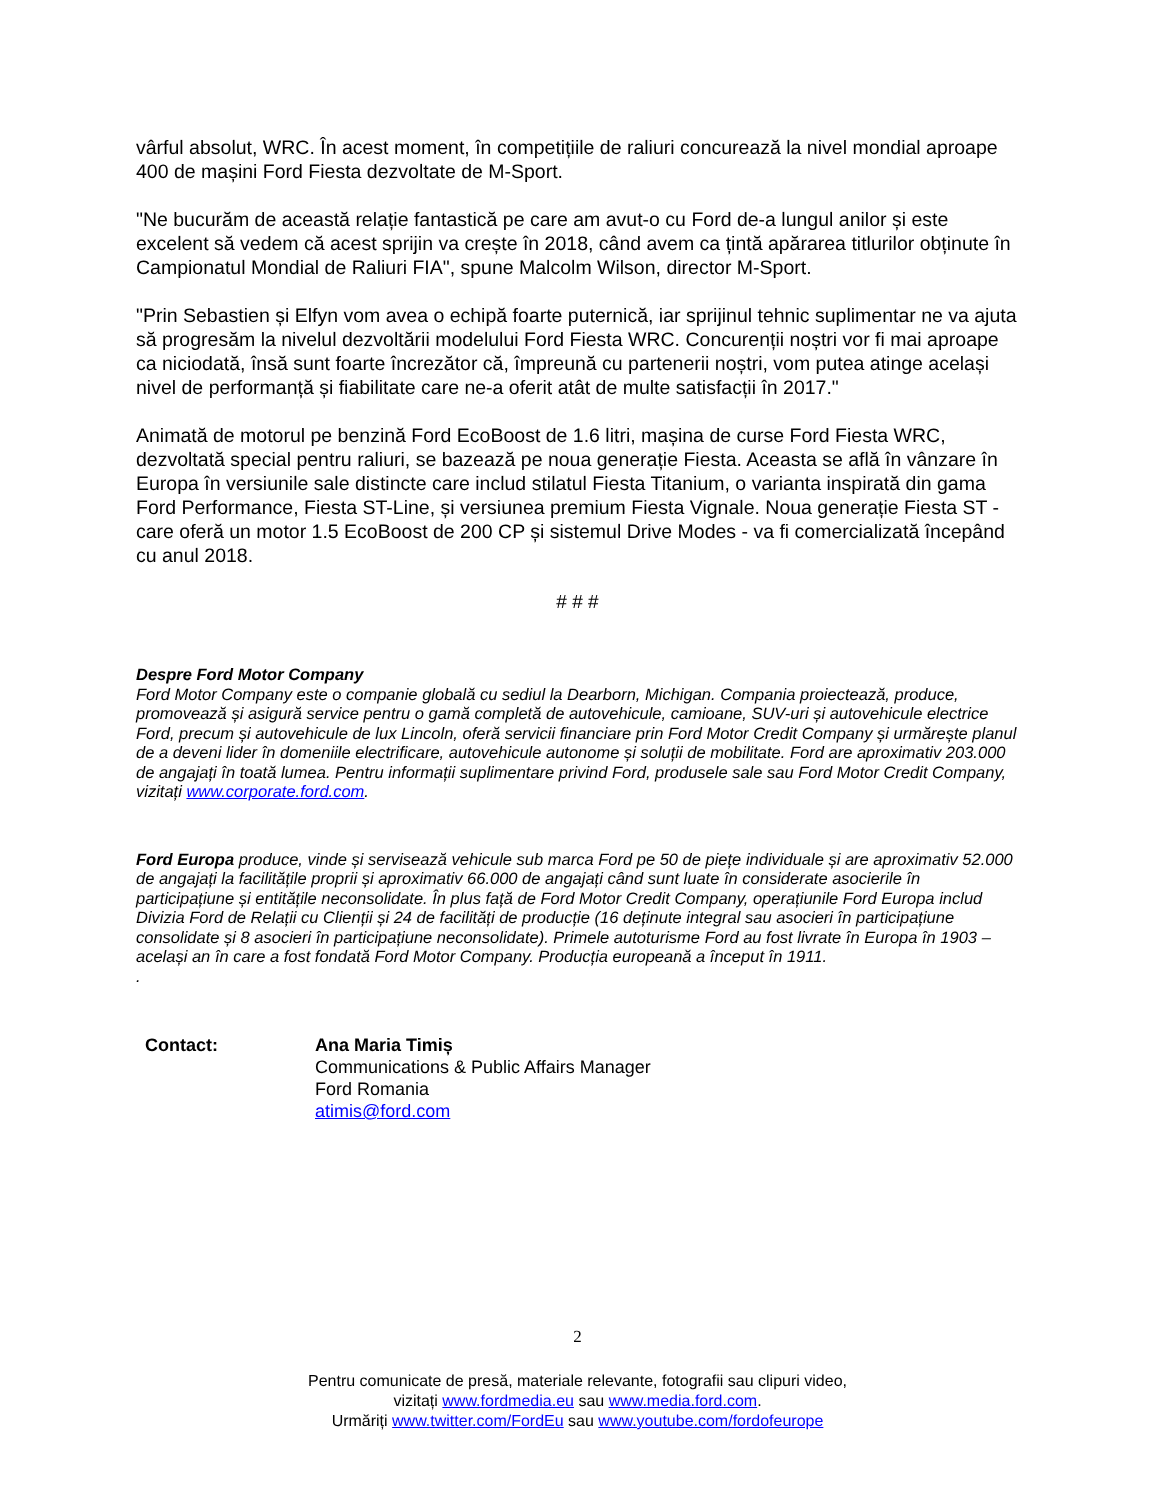vârful absolut, WRC. În acest moment, în competițiile de raliuri concurează la nivel mondial aproape 400 de mașini Ford Fiesta dezvoltate de M-Sport.
"Ne bucurăm de această relație fantastică pe care am avut-o cu Ford de-a lungul anilor și este excelent să vedem că acest sprijin va crește în 2018, când avem ca țintă apărarea titlurilor obținute în Campionatul Mondial de Raliuri FIA", spune Malcolm Wilson, director M-Sport.
"Prin Sebastien și Elfyn vom avea o echipă foarte puternică, iar sprijinul tehnic suplimentar ne va ajuta să progresăm la nivelul dezvoltării modelului Ford Fiesta WRC. Concurenții noștri vor fi mai aproape ca niciodată, însă sunt foarte încrezător că, împreună cu partenerii noștri, vom putea atinge același nivel de performanță și fiabilitate care ne-a oferit atât de multe satisfacții în 2017."
Animată de motorul pe benzină Ford EcoBoost de 1.6 litri, mașina de curse Ford Fiesta WRC, dezvoltată special pentru raliuri, se bazează pe noua generație Fiesta. Aceasta se află în vânzare în Europa în versiunile sale distincte care includ stilatul Fiesta Titanium, o varianta inspirată din gama Ford Performance, Fiesta ST-Line, și versiunea premium Fiesta Vignale. Noua generație Fiesta ST - care oferă un motor 1.5 EcoBoost de 200 CP și sistemul Drive Modes - va fi comercializată începând cu anul 2018.
# # #
Despre Ford Motor Company
Ford Motor Company este o companie globală cu sediul la Dearborn, Michigan. Compania proiectează, produce, promovează și asigură service pentru o gamă completă de autovehicule, camioane, SUV-uri și autovehicule electrice Ford, precum și autovehicule de lux Lincoln, oferă servicii financiare prin Ford Motor Credit Company și urmărește planul de a deveni lider în domeniile electrificare, autovehicule autonome și soluții de mobilitate. Ford are aproximativ 203.000 de angajați în toată lumea. Pentru informații suplimentare privind Ford, produsele sale sau Ford Motor Credit Company, vizitați www.corporate.ford.com.
Ford Europa produce, vinde și servisează vehicule sub marca Ford pe 50 de piețe individuale și are aproximativ 52.000 de angajați la facilitățile proprii și aproximativ 66.000 de angajați când sunt luate în considerate asocierile în participațiune și entitățile neconsolidate. În plus față de Ford Motor Credit Company, operațiunile Ford Europa includ Divizia Ford de Relații cu Clienții și 24 de facilități de producție (16 deținute integral sau asocieri în participațiune consolidate și 8 asocieri în participațiune neconsolidate). Primele autoturisme Ford au fost livrate în Europa în 1903 – același an în care a fost fondată Ford Motor Company. Producția europeană a început în 1911.
.
Contact: Ana Maria Timiș
Communications & Public Affairs Manager
Ford Romania
atimis@ford.com
2
Pentru comunicate de presă, materiale relevante, fotografii sau clipuri video,
vizitați www.fordmedia.eu sau www.media.ford.com.
Urmăriți www.twitter.com/FordEu sau www.youtube.com/fordofeurope